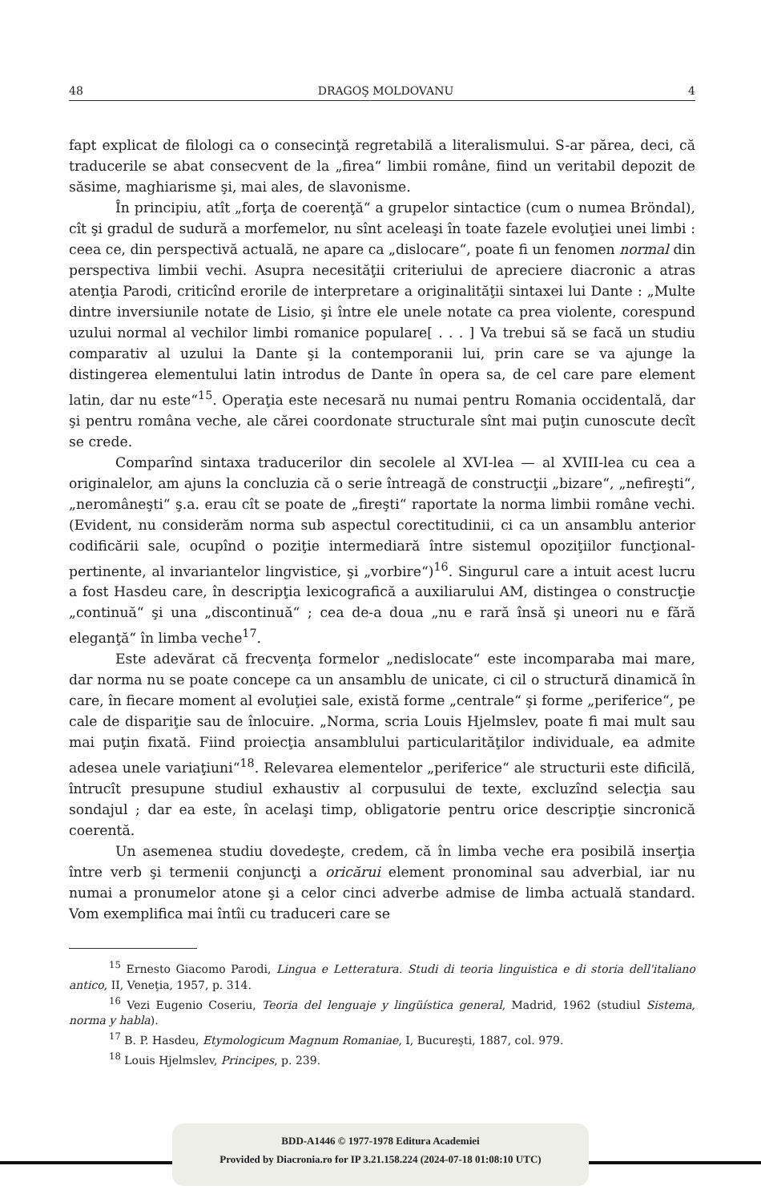48 DRAGOŞ MOLDOVANU 4
fapt explicat de filologi ca o consecinţă regretabilă a literalismului. S-ar părea, deci, că traducerile se abat consecvent de la „firea“ limbii române, fiind un veritabil depozit de săsime, maghiarisme şi, mai ales, de slavonisme.
În principiu, atît „forţa de coerenţă“ a grupelor sintactice (cum o numea Bröndal), cît şi gradul de sudură a morfemelor, nu sînt aceleaşi în toate fazele evoluţiei unei limbi : ceea ce, din perspectivă actuală, ne apare ca „dislocare“, poate fi un fenomen normal din perspectiva limbii vechi. Asupra necesităţii criteriului de apreciere diacronic a atras atenţia Parodi, criticînd erorile de interpretare a originalităţii sintaxei lui Dante : „Multe dintre inversiunile notate de Lisio, şi între ele unele notate ca prea violente, corespund uzului normal al vechilor limbi romanice populare[ . . . ] Va trebui să se facă un studiu comparativ al uzului la Dante şi la contemporanii lui, prin care se va ajunge la distingerea elementului latin introdus de Dante în opera sa, de cel care pare element latin, dar nu este“<sup>15</sup>. Operaţia este necesară nu numai pentru Romania occidentală, dar şi pentru româna veche, ale cărei coordonate structurale sînt mai puţin cunoscute decît se crede.
Comparînd sintaxa traducerilor din secolele al XVI-lea — al XVIII-lea cu cea a originalelor, am ajuns la concluzia că o serie întreagă de construcţii „bizare“, „nefireşti“, „neromâneşti“ ş.a. erau cît se poate de „fireşti“ raportate la norma limbii române vechi. (Evident, nu considerăm norma sub aspectul corectitudinii, ci ca un ansamblu anterior codificării sale, ocupînd o poziţie intermediară între sistemul opoziţiilor funcţional-pertinente, al invariantelor lingvistice, şi „vorbire“)<sup>16</sup>. Singurul care a intuit acest lucru a fost Hasdeu care, în descripţia lexicografică a auxiliarului AM, distingea o construcţie „continuă“ şi una „discontinuă“ ; cea de-a doua „nu e rară însă şi uneori nu e fără eleganţă“ în limba veche<sup>17</sup>.
Este adevărat că frecvenţa formelor „nedislocate“ este incomparaba mai mare, dar norma nu se poate concepe ca un ansamblu de unicate, ci cil o structură dinamică în care, în fiecare moment al evoluţiei sale, există forme „centrale“ şi forme „periferice“, pe cale de dispariţie sau de înlocuire. „Norma, scria Louis Hjelmslev, poate fi mai mult sau mai puţin fixată. Fiind proiecţia ansamblului particularităţilor individuale, ea admite adesea unele variaţiuni“<sup>18</sup>. Relevarea elementelor „periferice“ ale structurii este dificilă, întrucît presupune studiul exhaustiv al corpusului de texte, excluzînd selecţia sau sondajul ; dar ea este, în acelaşi timp, obligatorie pentru orice descripţie sincronică coerentă.
Un asemenea studiu dovedeşte, credem, că în limba veche era posibilă inserţia între verb şi termenii conjuncţi a oricărui element pronominal sau adverbial, iar nu numai a pronumelor atone şi a celor cinci adverbe admise de limba actuală standard. Vom exemplifica mai întîi cu traduceri care se
<sup>15</sup> Ernesto Giacomo Parodi, Lingua e Letteratura. Studi di teoria linguistica e di storia dell'italiano antico, II, Veneţia, 1957, p. 314.
<sup>16</sup> Vezi Eugenio Coseriu, Teoria del lenguaje y lingüística general, Madrid, 1962 (studiul Sistema, norma y habla).
<sup>17</sup> B. P. Hasdeu, Etymologicum Magnum Romaniae, I, Bucureşti, 1887, col. 979.
<sup>18</sup> Louis Hjelmslev, Principes, p. 239.
BDD-A1446 © 1977-1978 Editura Academiei
Provided by Diacronia.ro for IP 3.21.158.224 (2024-07-18 01:08:10 UTC)